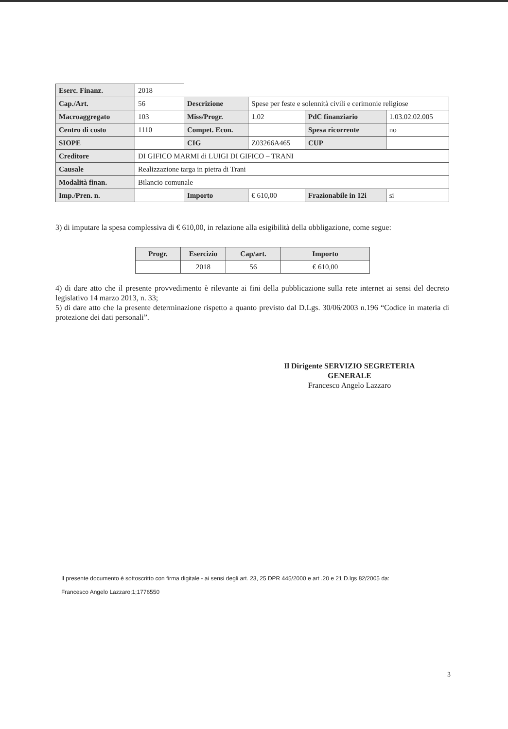| Eserc. Finanz. | 2018 | | | | |
| Cap./Art. | 56 | Descrizione | Spese per feste e solennità civili e cerimonie religiose | | |
| Macroaggregato | 103 | Miss/Progr. | 1.02 | PdC finanziario | 1.03.02.02.005 |
| Centro di costo | 1110 | Compet. Econ. | | Spesa ricorrente | no |
| SIOPE | | CIG | Z03266A465 | CUP | |
| Creditore | DI GIFICO MARMI di LUIGI DI GIFICO – TRANI | | | | |
| Causale | Realizzazione targa in pietra di Trani | | | | |
| Modalità finan. | Bilancio comunale | | | | |
| Imp./Pren. n. | | Importo | € 610,00 | Frazionabile in 12i | si |
3) di imputare la spesa complessiva di € 610,00, in relazione alla esigibilità della obbligazione, come segue:
| Progr. | Esercizio | Cap/art. | Importo |
| --- | --- | --- | --- |
| | 2018 | 56 | € 610,00 |
4) di dare atto che il presente provvedimento è rilevante ai fini della pubblicazione sulla rete internet ai sensi del decreto legislativo 14 marzo 2013, n. 33;
5) di dare atto che la presente determinazione rispetto a quanto previsto dal D.Lgs. 30/06/2003 n.196 “Codice in materia di protezione dei dati personali”.
Il Dirigente SERVIZIO SEGRETERIA
GENERALE
Francesco Angelo Lazzaro
Il presente documento è sottoscritto con firma digitale - ai sensi degli art. 23, 25 DPR 445/2000 e art .20 e 21 D.lgs 82/2005 da:
Francesco Angelo Lazzaro;1;1776550
3